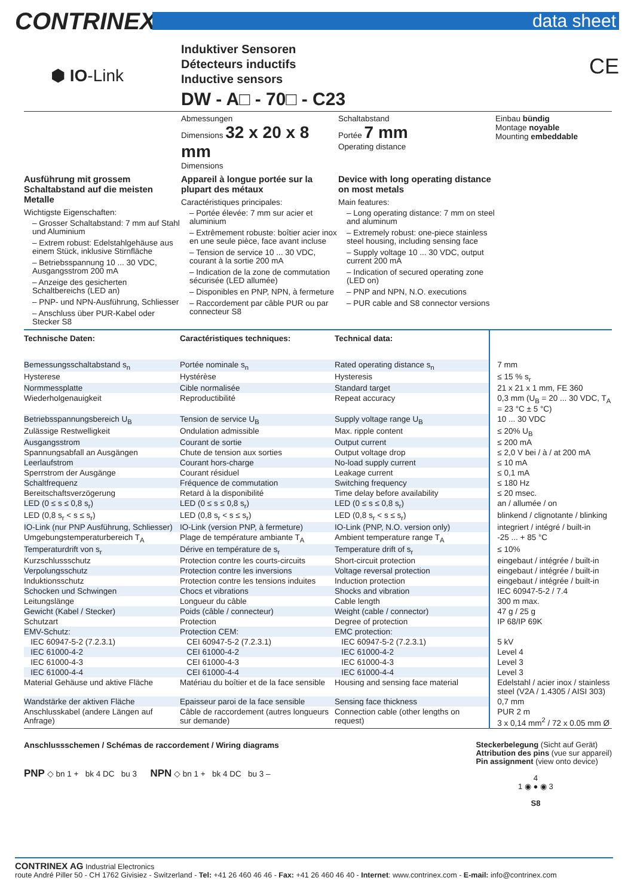CONTRINEX
data sheet
⬢ IO-Link
Induktiver Sensoren
Détecteurs inductifs
Inductive sensors
DW - A□ - 70□ - C23
CE
Abmessungen
Dimensions 32 x 20 x 8 mm
Dimensions
Schaltabstand
Portée 7 mm
Operating distance
Einbau bündig
Montage noyable
Mounting embeddable
Ausführung mit grossem Schaltabstand auf die meisten Metalle
Wichtigste Eigenschaften:
– Grosser Schaltabstand: 7 mm auf Stahl und Aluminium
– Extrem robust: Edelstahlgehäuse aus einem Stück, inklusive Stirnfläche
– Betriebsspannung 10 ... 30 VDC, Ausgangsstrom 200 mA
– Anzeige des gesicherten Schaltbereichs (LED an)
– PNP- und NPN-Ausführung, Schliesser
– Anschluss über PUR-Kabel oder Stecker S8
Appareil à longue portée sur la plupart des métaux
Caractéristiques principales:
– Portée élevée: 7 mm sur acier et aluminium
– Extrêmement robuste: boîtier acier inox en une seule pièce, face avant incluse
– Tension de service 10 ... 30 VDC, courant à la sortie 200 mA
– Indication de la zone de commutation sécurisée (LED allumée)
– Disponibles en PNP, NPN, à fermeture
– Raccordement par câble PUR ou par connecteur S8
Device with long operating distance on most metals
Main features:
– Long operating distance: 7 mm on steel and aluminum
– Extremely robust: one-piece stainless steel housing, including sensing face
– Supply voltage 10 ... 30 VDC, output current 200 mA
– Indication of secured operating zone (LED on)
– PNP and NPN, N.O. executions
– PUR cable and S8 connector versions
| Technische Daten: | Caractéristiques techniques: | Technical data: | |
| --- | --- | --- | --- |
| Bemessungsschaltabstand s<sub>n</sub> | Portée nominale s<sub>n</sub> | Rated operating distance s<sub>n</sub> | 7 mm |
| Hysterese | Hystérèse | Hysteresis | ≤ 15 % s<sub>r</sub> |
| Normmessplatte | Cible normalisée | Standard target | 21 x 21 x 1 mm, FE 360 |
| Wiederholgenauigkeit | Reproductibilité | Repeat accuracy | 0,3 mm (U<sub>B</sub> = 20 ... 30 VDC, T<sub>A</sub> = 23 °C ± 5 °C) |
| Betriebsspannungsbereich U<sub>B</sub> | Tension de service U<sub>B</sub> | Supply voltage range U<sub>B</sub> | 10 ... 30 VDC |
| Zulässige Restwelligkeit | Ondulation admissible | Max. ripple content | ≤ 20% U<sub>B</sub> |
| Ausgangsstrom | Courant de sortie | Output current | ≤ 200 mA |
| Spannungsabfall an Ausgängen | Chute de tension aux sorties | Output voltage drop | ≤ 2,0 V bei / à / at 200 mA |
| Leerlaufstrom | Courant hors-charge | No-load supply current | ≤ 10 mA |
| Sperrstrom der Ausgänge | Courant résiduel | Leakage current | ≤ 0,1 mA |
| Schaltfrequenz | Fréquence de commutation | Switching frequency | ≤ 180 Hz |
| Bereitschaftsverzögerung | Retard à la disponibilité | Time delay before availability | ≤ 20 msec. |
| LED (0 ≤ s ≤ 0,8 s<sub>r</sub>) | LED (0 ≤ s ≤ 0,8 s<sub>r</sub>) | LED (0 ≤ s ≤ 0,8 s<sub>r</sub>) | an / allumée / on |
| LED (0,8 s<sub>r</sub> < s ≤ s<sub>r</sub>) | LED (0,8 s<sub>r</sub> < s ≤ s<sub>r</sub>) | LED (0,8 s<sub>r</sub> < s ≤ s<sub>r</sub>) | blinkend / clignotante / blinking |
| IO-Link (nur PNP Ausführung, Schliesser) | IO-Link (version PNP, à fermeture) | IO-Link (PNP, N.O. version only) | integriert / intégré / built-in |
| Umgebungstemperaturbereich T<sub>A</sub> | Plage de température ambiante T<sub>A</sub> | Ambient temperature range T<sub>A</sub> | -25 ... + 85 °C |
| Temperaturdrift von s<sub>r</sub> | Dérive en température de s<sub>r</sub> | Temperature drift of s<sub>r</sub> | ≤ 10% |
| Kurzschlussschutz | Protection contre les courts-circuits | Short-circuit protection | eingebaut / intégrée / built-in |
| Verpolungsschutz | Protection contre les inversions | Voltage reversal protection | eingebaut / intégrée / built-in |
| Induktionsschutz | Protection contre les tensions induites | Induction protection | eingebaut / intégrée / built-in |
| Schocken und Schwingen | Chocs et vibrations | Shocks and vibration | IEC 60947-5-2 / 7.4 |
| Leitungslänge | Longueur du câble | Cable length | 300 m max. |
| Gewicht (Kabel / Stecker) | Poids (câble / connecteur) | Weight (cable / connector) | 47 g / 25 g |
| Schutzart | Protection | Degree of protection | IP 68/IP 69K |
| EMV-Schutz: | Protection CEM: | EMC protection: | |
| IEC 60947-5-2 (7.2.3.1) | CEI 60947-5-2 (7.2.3.1) | IEC 60947-5-2 (7.2.3.1) | 5 kV |
| IEC 61000-4-2 | CEI 61000-4-2 | IEC 61000-4-2 | Level 4 |
| IEC 61000-4-3 | CEI 61000-4-3 | IEC 61000-4-3 | Level 3 |
| IEC 61000-4-4 | CEI 61000-4-4 | IEC 61000-4-4 | Level 3 |
| Material Gehäuse und aktive Fläche | Matériau du boîtier et de la face sensible | Housing and sensing face material | Edelstahl / acier inox / stainless steel (V2A / 1.4305 / AISI 303) |
| Wandstärke der aktiven Fläche | Epaisseur paroi de la face sensible | Sensing face thickness | 0,7 mm |
| Anschlusskabel (andere Längen auf Anfrage) | Câble de raccordement (autres longueurs sur demande) | Connection cable (other lengths on request) | PUR 2 m 3 x 0,14 mm<sup>2</sup> / 72 x 0.05 mm Ø |
Anschlussschemen / Schémas de raccordement / Wiring diagrams
PNP ◇ bn 1 + bk 4 DC bu 3 NPN ◇ bn 1 + bk 4 DC bu 3 –
Steckerbelegung (Sicht auf Gerät)
Attribution des pins (vue sur appareil)
Pin assignment (view onto device)
4
1 ◉ ● ◉ 3
S8
CONTRINEX AG Industrial Electronics
route André Piller 50 - CH 1762 Givisiez - Switzerland - Tel: +41 26 460 46 46 - Fax: +41 26 460 46 40 - Internet: www.contrinex.com - E-mail: info@contrinex.com